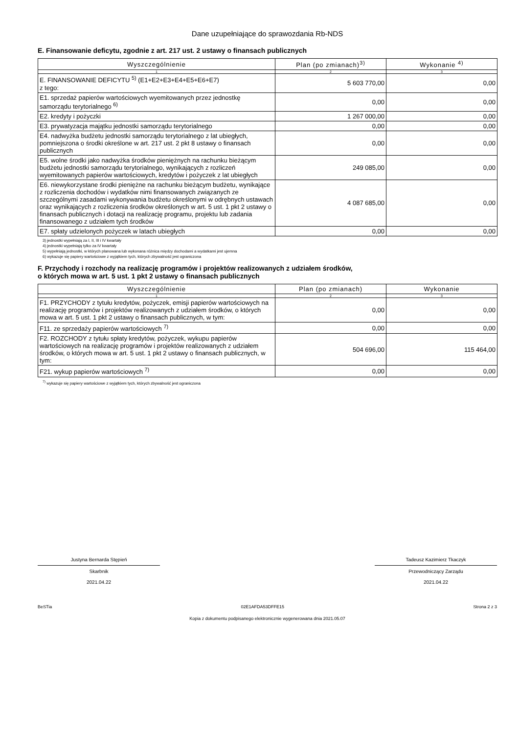Dane uzupełniające do sprawozdania Rb-NDS
E. Finansowanie deficytu, zgodnie z art. 217 ust. 2 ustawy o finansach publicznych
| Wyszczególnienie | Plan (po zmianach)<sup>3)</sup> | Wykonanie <sup>4)</sup> |
| --- | --- | --- |
| 1 | 2 | 3 |
| E. FINANSOWANIE DEFICYTU <sup>5)</sup> (E1+E2+E3+E4+E5+E6+E7) z tego: | 5 603 770,00 | 0,00 |
| E1. sprzedaż papierów wartościowych wyemitowanych przez jednostkę samorządu terytorialnego <sup>6)</sup> | 0,00 | 0,00 |
| E2. kredyty i pożyczki | 1 267 000,00 | 0,00 |
| E3. prywatyzacja majątku jednostki samorządu terytorialnego | 0,00 | 0,00 |
| E4. nadwyżka budżetu jednostki samorządu terytorialnego z lat ubiegłych, pomniejszona o środki określone w art. 217 ust. 2 pkt 8 ustawy o finansach publicznych | 0,00 | 0,00 |
| E5. wolne środki jako nadwyżka środków pieniężnych na rachunku bieżącym budżetu jednostki samorządu terytorialnego, wynikających z rozliczeń wyemitowanych papierów wartościowych, kredytów i pożyczek z lat ubiegłych | 249 085,00 | 0,00 |
| E6. niewykorzystane środki pieniężne na rachunku bieżącym budżetu, wynikające z rozliczenia dochodów i wydatków nimi finansowanych związanych ze szczególnymi zasadami wykonywania budżetu określonymi w odrębnych ustawach oraz wynikających z rozliczenia środków określonych w art. 5 ust. 1 pkt 2 ustawy o finansach publicznych i dotacji na realizację programu, projektu lub zadania finansowanego z udziałem tych środków | 4 087 685,00 | 0,00 |
| E7. spłaty udzielonych pożyczek w latach ubiegłych | 0,00 | 0,00 |
3) jednostki wypełniają za I, II, III i IV kwartały
4) jednostki wypełniają tylko za IV kwartały
5) wypełniają jednostki, w których planowana lub wykonana różnica między dochodami a wydatkami jest ujemna
6) wykazuje się papiery wartościowe z wyjątkiem tych, których zbywalność jest ograniczona
F. Przychody i rozchody na realizację programów i projektów realizowanych z udziałem środków,
o których mowa w art. 5 ust. 1 pkt 2 ustawy o finansach publicznych
| Wyszczególnienie | Plan (po zmianach) | Wykonanie |
| --- | --- | --- |
| 1 | 2 | 3 |
| F1. PRZYCHODY z tytułu kredytów, pożyczek, emisji papierów wartościowych na realizację programów i projektów realizowanych z udziałem środków, o których mowa w art. 5 ust. 1 pkt 2 ustawy o finansach publicznych, w tym: | 0,00 | 0,00 |
| F11. ze sprzedaży papierów wartościowych <sup>7)</sup> | 0,00 | 0,00 |
| F2. ROZCHODY z tytułu spłaty kredytów, pożyczek, wykupu papierów wartościowych na realizację programów i projektów realizowanych z udziałem środków, o których mowa w art. 5 ust. 1 pkt 2 ustawy o finansach publicznych, w tym: | 504 696,00 | 115 464,00 |
| F21. wykup papierów wartościowych <sup>7)</sup> | 0,00 | 0,00 |
<sup>7)</sup> wykazuje się papiery wartościowe z wyjątkiem tych, których zbywalność jest ograniczona
Justyna Bernarda Stępień
Skarbnik
2021.04.22
Tadeusz Kazimierz Tkaczyk
Przewodniczący Zarządu
2021.04.22
BeSTia 02E1AFDA53DFFE15 Strona 2 z 3
Kopia z dokumentu podpisanego elektronicznie wygenerowana dnia 2021.05.07